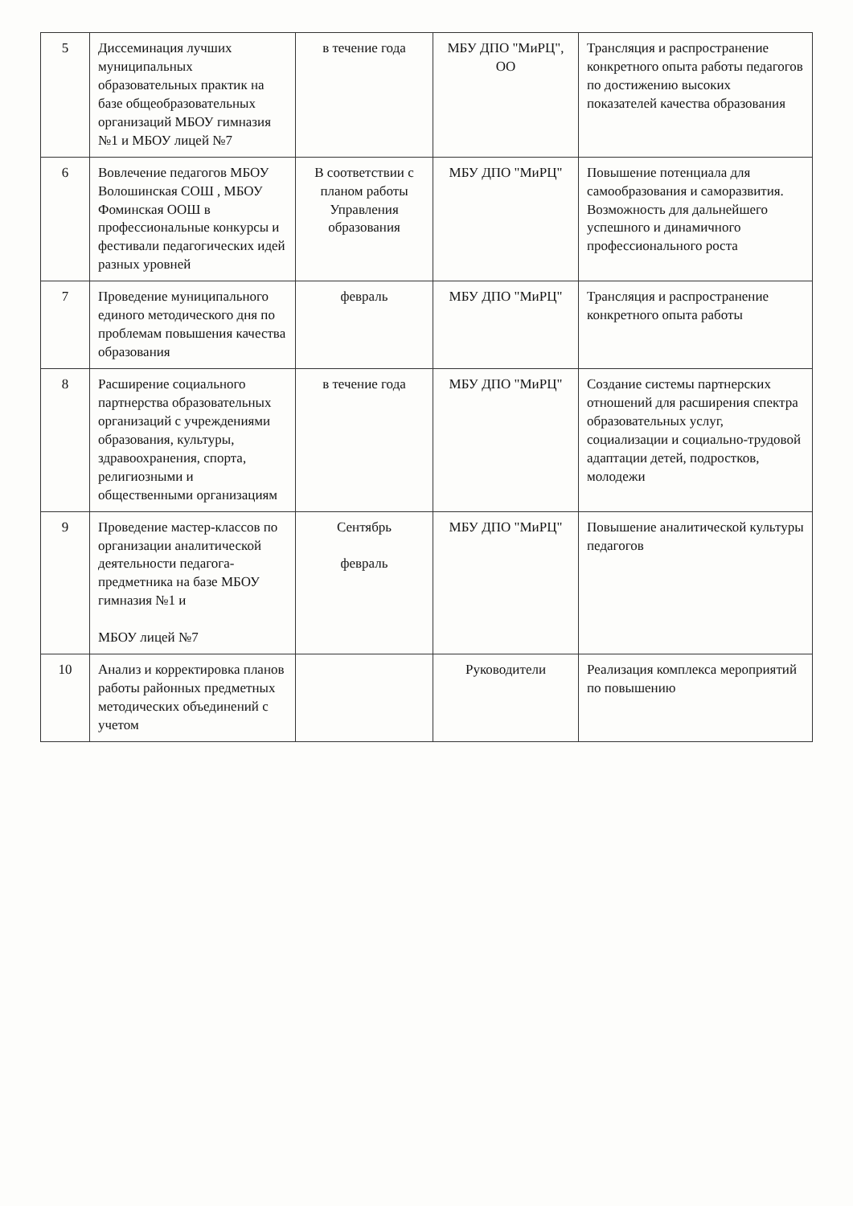| 5 | Диссеминация лучших муниципальных образовательных практик на базе общеобразовательных организаций МБОУ гимназия №1 и МБОУ лицей №7 | в течение года | МБУ ДПО "МиРЦ", ОО | Трансляция и распространение конкретного опыта работы педагогов по достижению высоких показателей качества образования |
| 6 | Вовлечение педагогов МБОУ Волошинская СОШ , МБОУ Фоминская ООШ в профессиональные конкурсы и фестивали педагогических идей разных уровней | В соответствии с планом работы Управления образования | МБУ ДПО "МиРЦ" | Повышение потенциала для самообразования и саморазвития. Возможность для дальнейшего успешного и динамичного профессионального роста |
| 7 | Проведение муниципального единого методического дня по проблемам повышения качества образования | февраль | МБУ ДПО "МиРЦ" | Трансляция и распространение конкретного опыта работы |
| 8 | Расширение социального партнерства образовательных организаций с учреждениями образования, культуры, здравоохранения, спорта, религиозными и общественными организациям | в течение года | МБУ ДПО "МиРЦ" | Создание системы партнерских отношений для расширения спектра образовательных услуг, социализации и социально-трудовой адаптации детей, подростков, молодежи |
| 9 | Проведение мастер-классов по организации аналитической деятельности педагога-предметника на базе МБОУ гимназия №1 и МБОУ лицей №7 | Сентябрь февраль | МБУ ДПО "МиРЦ" | Повышение аналитической культуры педагогов |
| 10 | Анализ и корректировка планов работы районных предметных методических объединений с учетом | | Руководители | Реализация комплекса мероприятий по повышению |